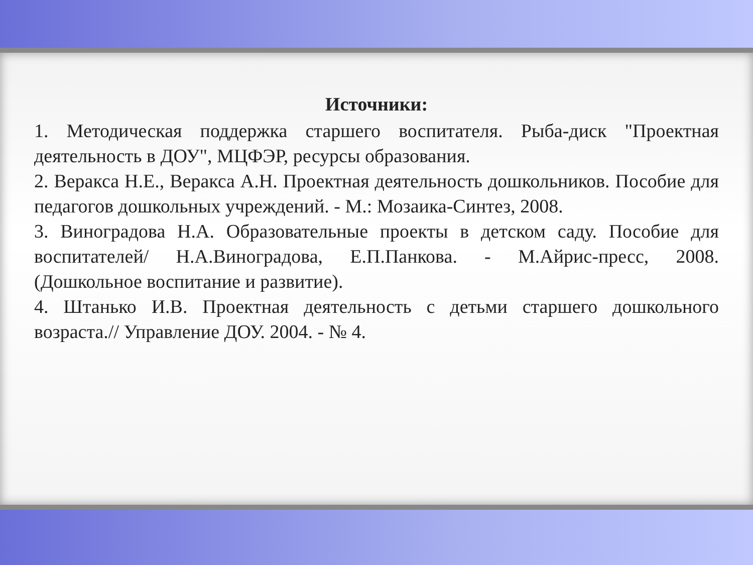Источники:
1. Методическая поддержка старшего воспитателя. Рыба-диск "Проектная деятельность в ДОУ", МЦФЭР, ресурсы образования.
2. Веракса Н.Е., Веракса А.Н. Проектная деятельность дошкольников. Пособие для педагогов дошкольных учреждений. - М.: Мозаика-Синтез, 2008.
3. Виноградова Н.А. Образовательные проекты в детском саду. Пособие для воспитателей/ Н.А.Виноградова, Е.П.Панкова. - М.Айрис-пресс, 2008. (Дошкольное воспитание и развитие).
4. Штанько И.В. Проектная деятельность с детьми старшего дошкольного возраста.// Управление ДОУ. 2004. - № 4.